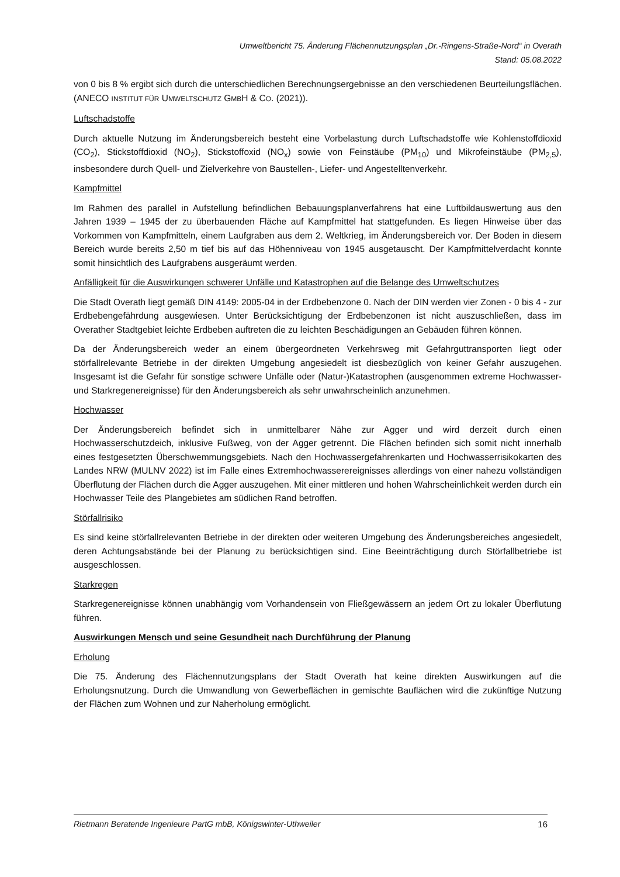Umweltbericht 75. Änderung Flächennutzungsplan „Dr.-Ringens-Straße-Nord“ in Overath
Stand: 05.08.2022
von 0 bis 8 % ergibt sich durch die unterschiedlichen Berechnungsergebnisse an den verschiedenen Beurteilungsflächen. (ANECO INSTITUT FÜR UMWELTSCHUTZ GMBH & CO. (2021)).
Luftschadstoffe
Durch aktuelle Nutzung im Änderungsbereich besteht eine Vorbelastung durch Luftschadstoffe wie Kohlenstoffdioxid (CO<sub>2</sub>), Stickstoffdioxid (NO<sub>2</sub>), Stickstoffoxid (NO<sub>x</sub>) sowie von Feinstäube (PM<sub>10</sub>) und Mikrofeinstäube (PM<sub>2,5</sub>), insbesondere durch Quell- und Zielverkehre von Baustellen-, Liefer- und Angestelltenverkehr.
Kampfmittel
Im Rahmen des parallel in Aufstellung befindlichen Bebauungsplanverfahrens hat eine Luftbildauswertung aus den Jahren 1939 – 1945 der zu überbauenden Fläche auf Kampfmittel hat stattgefunden. Es liegen Hinweise über das Vorkommen von Kampfmitteln, einem Laufgraben aus dem 2. Weltkrieg, im Änderungsbereich vor. Der Boden in diesem Bereich wurde bereits 2,50 m tief bis auf das Höhenniveau von 1945 ausgetauscht. Der Kampfmittelverdacht konnte somit hinsichtlich des Laufgrabens ausgeräumt werden.
Anfälligkeit für die Auswirkungen schwerer Unfälle und Katastrophen auf die Belange des Umweltschutzes
Die Stadt Overath liegt gemäß DIN 4149: 2005-04 in der Erdbebenzone 0. Nach der DIN werden vier Zonen - 0 bis 4 - zur Erdbebengefährdung ausgewiesen. Unter Berücksichtigung der Erdbebenzonen ist nicht auszuschließen, dass im Overather Stadtgebiet leichte Erdbeben auftreten die zu leichten Beschädigungen an Gebäuden führen können.
Da der Änderungsbereich weder an einem übergeordneten Verkehrsweg mit Gefahrguttransporten liegt oder störfallrelevante Betriebe in der direkten Umgebung angesiedelt ist diesbezüglich von keiner Gefahr auszugehen. Insgesamt ist die Gefahr für sonstige schwere Unfälle oder (Natur-)Katastrophen (ausgenommen extreme Hochwasser- und Starkregenereignisse) für den Änderungsbereich als sehr unwahrscheinlich anzunehmen.
Hochwasser
Der Änderungsbereich befindet sich in unmittelbarer Nähe zur Agger und wird derzeit durch einen Hochwasserschutzdeich, inklusive Fußweg, von der Agger getrennt. Die Flächen befinden sich somit nicht innerhalb eines festgesetzten Überschwemmungsgebiets. Nach den Hochwassergefahrenkarten und Hochwasserrisikokarten des Landes NRW (MULNV 2022) ist im Falle eines Extremhochwasserereignisses allerdings von einer nahezu vollständigen Überflutung der Flächen durch die Agger auszugehen. Mit einer mittleren und hohen Wahrscheinlichkeit werden durch ein Hochwasser Teile des Plangebietes am südlichen Rand betroffen.
Störfallrisiko
Es sind keine störfallrelevanten Betriebe in der direkten oder weiteren Umgebung des Änderungsbereiches angesiedelt, deren Achtungsabstände bei der Planung zu berücksichtigen sind. Eine Beeinträchtigung durch Störfallbetriebe ist ausgeschlossen.
Starkregen
Starkregenereignisse können unabhängig vom Vorhandensein von Fließgewässern an jedem Ort zu lokaler Überflutung führen.
Auswirkungen Mensch und seine Gesundheit nach Durchführung der Planung
Erholung
Die 75. Änderung des Flächennutzungsplans der Stadt Overath hat keine direkten Auswirkungen auf die Erholungsnutzung. Durch die Umwandlung von Gewerbeflächen in gemischte Bauflächen wird die zukünftige Nutzung der Flächen zum Wohnen und zur Naherholung ermöglicht.
Rietmann Beratende Ingenieure PartG mbB, Königswinter-Uthweiler 16